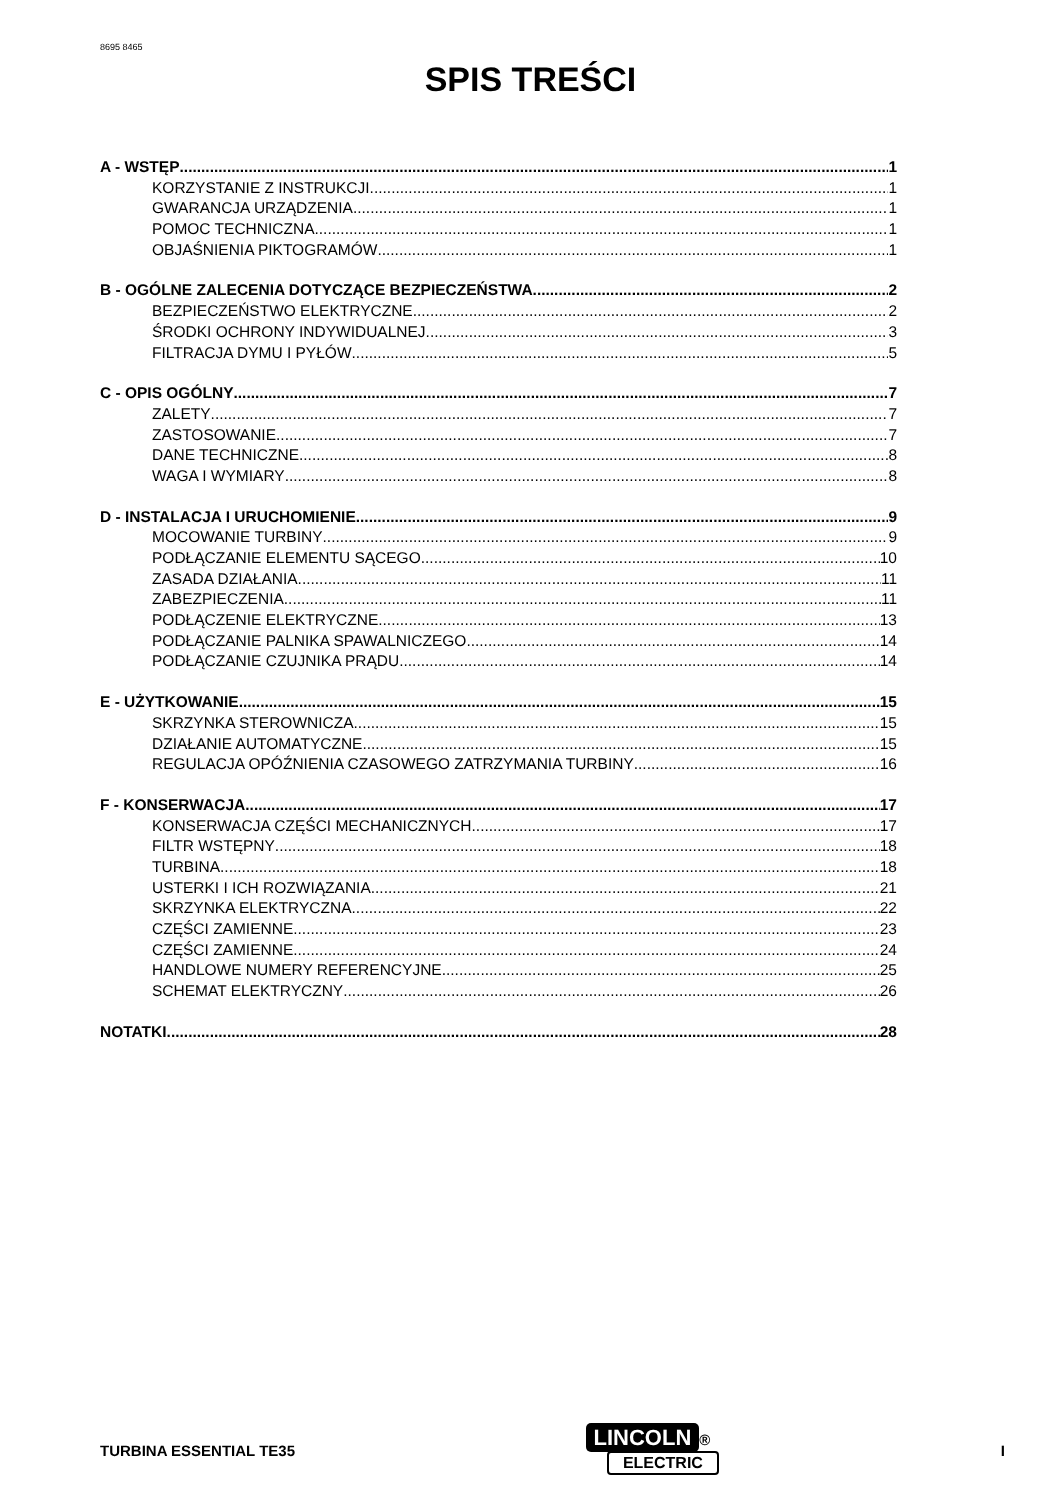8695 8465
SPIS TREŚCI
A - WSTĘP 1
KORZYSTANIE Z INSTRUKCJI 1
GWARANCJA URZĄDZENIA 1
POMOC TECHNICZNA 1
OBJAŚNIENIA PIKTOGRAMÓW 1
B - OGÓLNE ZALECENIA DOTYCZĄCE BEZPIECZEŃSTWA 2
BEZPIECZEŃSTWO ELEKTRYCZNE 2
ŚRODKI OCHRONY INDYWIDUALNEJ 3
FILTRACJA DYMU I PYŁÓW 5
C - OPIS OGÓLNY 7
ZALETY 7
ZASTOSOWANIE 7
DANE TECHNICZNE 8
WAGA I WYMIARY 8
D - INSTALACJA I URUCHOMIENIE 9
MOCOWANIE TURBINY 9
PODŁĄCZANIE ELEMENTU SĄCEGO 10
ZASADA DZIAŁANIA 11
ZABEZPIECZENIA 11
PODŁĄCZENIE ELEKTRYCZNE 13
PODŁĄCZANIE PALNIKA SPAWALNICZEGO 14
PODŁĄCZANIE CZUJNIKA PRĄDU 14
E - UŻYTKOWANIE 15
SKRZYNKA STEROWNICZA 15
DZIAŁANIE AUTOMATYCZNE 15
REGULACJA OPÓŹNIENIA CZASOWEGO ZATRZYMANIA TURBINY 16
F - KONSERWACJA 17
KONSERWACJA CZĘŚCI MECHANICZNYCH 17
FILTR WSTĘPNY 18
TURBINA 18
USTERKI I ICH ROZWIĄZANIA 21
SKRZYNKA ELEKTRYCZNA 22
CZĘŚCI ZAMIENNE 23
CZĘŚCI ZAMIENNE 24
HANDLOWE NUMERY REFERENCYJNE 25
SCHEMAT ELEKTRYCZNY 26
NOTATKI 28
TURBINA ESSENTIAL TE35
LINCOLN ®
ELECTRIC
I